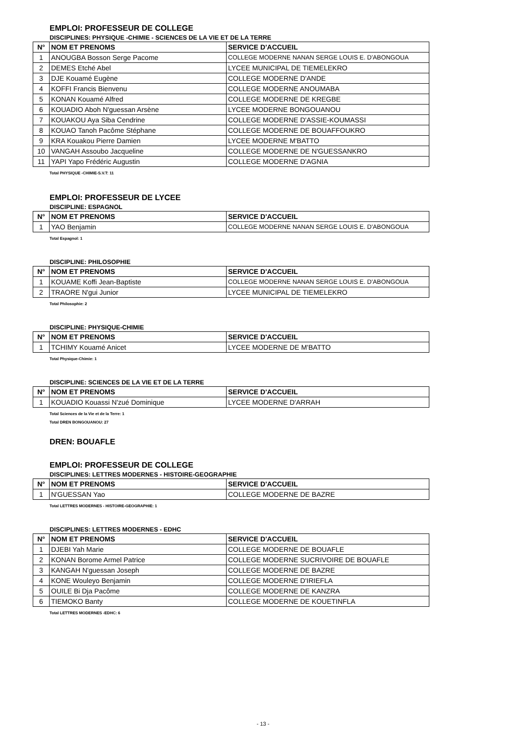EMPLOI: PROFESSEUR DE COLLEGE
DISCIPLINES: PHYSIQUE -CHIMIE - SCIENCES DE LA VIE ET DE LA TERRE
| N° | NOM ET PRENOMS | SERVICE D'ACCUEIL |
| --- | --- | --- |
| 1 | ANOUGBA Bosson Serge Pacome | COLLEGE MODERNE NANAN SERGE LOUIS E. D'ABONGOUA |
| 2 | DEMES Etché Abel | LYCEE MUNICIPAL DE TIEMELEKRO |
| 3 | DJE Kouamé Eugène | COLLEGE MODERNE D'ANDE |
| 4 | KOFFI Francis Bienvenu | COLLEGE MODERNE ANOUMABA |
| 5 | KONAN Kouamé Alfred | COLLEGE MODERNE DE KREGBE |
| 6 | KOUADIO Aboh N'guessan Arsène | LYCEE MODERNE BONGOUANOU |
| 7 | KOUAKOU Aya Siba Cendrine | COLLEGE MODERNE D'ASSIE-KOUMASSI |
| 8 | KOUAO Tanoh Pacôme Stéphane | COLLEGE MODERNE DE BOUAFFOUKRO |
| 9 | KRA Kouakou Pierre Damien | LYCEE MODERNE M'BATTO |
| 10 | VANGAH Assoubo Jacqueline | COLLEGE MODERNE DE N'GUESSANKRO |
| 11 | YAPI Yapo Frédéric Augustin | COLLEGE MODERNE D'AGNIA |
Total PHYSIQUE -CHIMIE-S.V.T: 11
EMPLOI: PROFESSEUR DE LYCEE
DISCIPLINE: ESPAGNOL
| N° | NOM ET PRENOMS | SERVICE D'ACCUEIL |
| --- | --- | --- |
| 1 | YAO Benjamin | COLLEGE MODERNE NANAN SERGE LOUIS E. D'ABONGOUA |
Total Espagnol: 1
DISCIPLINE: PHILOSOPHIE
| N° | NOM ET PRENOMS | SERVICE D'ACCUEIL |
| --- | --- | --- |
| 1 | KOUAME Koffi Jean-Baptiste | COLLEGE MODERNE NANAN SERGE LOUIS E. D'ABONGOUA |
| 2 | TRAORE N'gui Junior | LYCEE MUNICIPAL DE TIEMELEKRO |
Total Philosophie: 2
DISCIPLINE: PHYSIQUE-CHIMIE
| N° | NOM ET PRENOMS | SERVICE D'ACCUEIL |
| --- | --- | --- |
| 1 | TCHIMY Kouamé Anicet | LYCEE MODERNE DE M'BATTO |
Total Physique-Chimie: 1
DISCIPLINE: SCIENCES DE LA VIE ET DE LA TERRE
| N° | NOM ET PRENOMS | SERVICE D'ACCUEIL |
| --- | --- | --- |
| 1 | KOUADIO Kouassi N'zué Dominique | LYCEE MODERNE D'ARRAH |
Total Sciences de la Vie et de la Terre: 1
Total DREN BONGOUANOU: 27
DREN: BOUAFLE
EMPLOI: PROFESSEUR DE COLLEGE
DISCIPLINES: LETTRES MODERNES - HISTOIRE-GEOGRAPHIE
| N° | NOM ET PRENOMS | SERVICE D'ACCUEIL |
| --- | --- | --- |
| 1 | N'GUESSAN Yao | COLLEGE MODERNE DE BAZRE |
Total LETTRES MODERNES - HISTOIRE-GEOGRAPHIE: 1
DISCIPLINES: LETTRES MODERNES - EDHC
| N° | NOM ET PRENOMS | SERVICE D'ACCUEIL |
| --- | --- | --- |
| 1 | DJEBI Yah Marie | COLLEGE MODERNE DE BOUAFLE |
| 2 | KONAN Borome Armel Patrice | COLLEGE MODERNE SUCRIVOIRE DE BOUAFLE |
| 3 | KANGAH N'guessan Joseph | COLLEGE MODERNE DE BAZRE |
| 4 | KONE Wouleyo Benjamin | COLLEGE MODERNE D'IRIEFLA |
| 5 | OUILE Bi Dja Pacôme | COLLEGE MODERNE DE KANZRA |
| 6 | TIEMOKO Banty | COLLEGE MODERNE DE KOUETINFLA |
Total LETTRES MODERNES -EDHC: 6
- 13 -